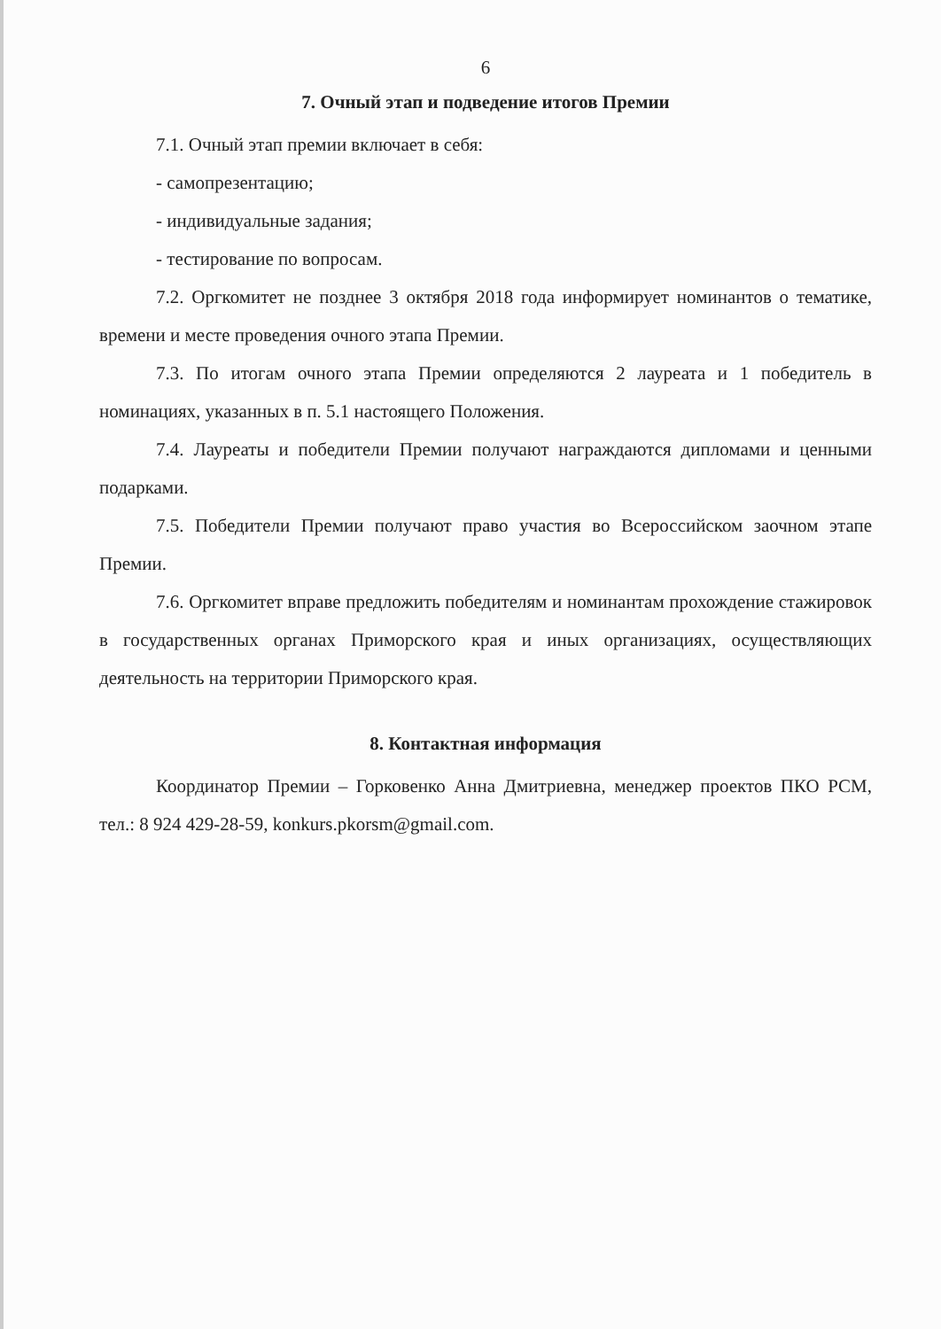6
7. Очный этап и подведение итогов Премии
7.1. Очный этап премии включает в себя:
- самопрезентацию;
- индивидуальные задания;
- тестирование по вопросам.
7.2. Оргкомитет не позднее 3 октября 2018 года информирует номинантов о тематике, времени и месте проведения очного этапа Премии.
7.3. По итогам очного этапа Премии определяются 2 лауреата и 1 победитель в номинациях, указанных в п. 5.1 настоящего Положения.
7.4. Лауреаты и победители Премии получают награждаются дипломами и ценными подарками.
7.5. Победители Премии получают право участия во Всероссийском заочном этапе Премии.
7.6. Оргкомитет вправе предложить победителям и номинантам прохождение стажировок в государственных органах Приморского края и иных организациях, осуществляющих деятельность на территории Приморского края.
8. Контактная информация
Координатор Премии – Горковенко Анна Дмитриевна, менеджер проектов ПКО РСМ, тел.: 8 924 429-28-59, konkurs.pkorsm@gmail.com.